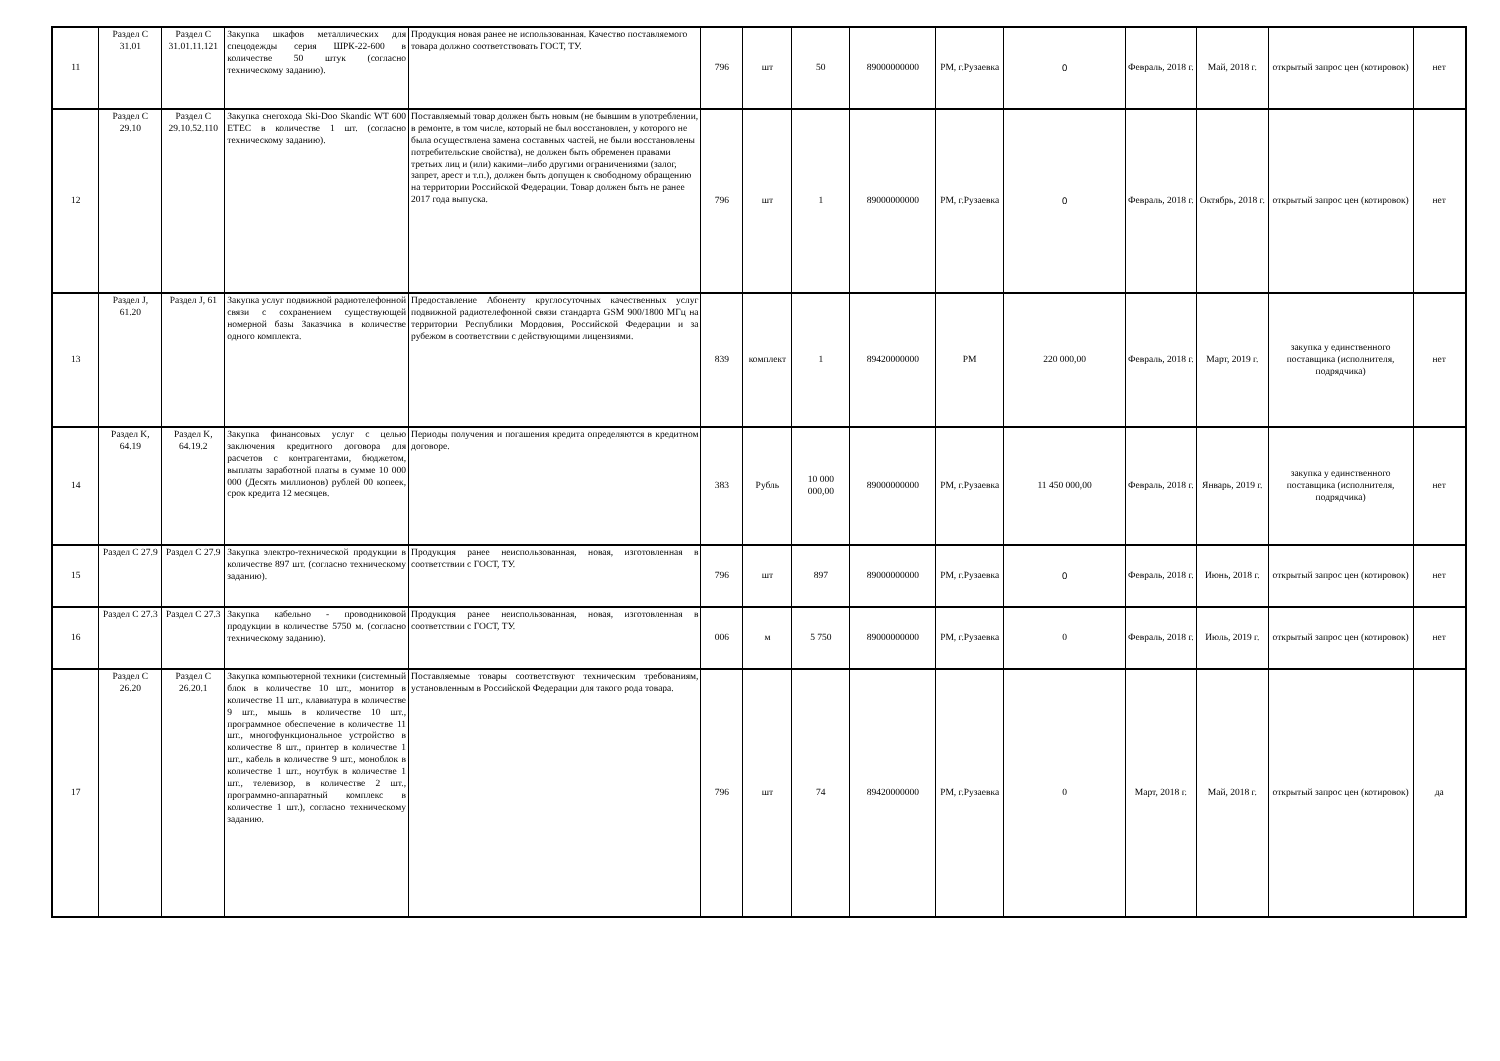| 11 | Раздел С 31.01 | Раздел С 31.01.11.121 | Закупка шкафов металлических для спецодежды серия ШРК-22-600 в количестве 50 штук (согласно техническому заданию). | Продукция новая ранее не использованная. Качество поставляемого товара должно соответствовать ГОСТ, ТУ. | 796 | шт | 50 | 89000000000 | РМ, г.Рузаевка | 0 | Февраль, 2018 г. | Май, 2018 г. | открытый запрос цен (котировок) | нет |
| 12 | Раздел С 29.10 | Раздел С 29.10.52.110 | Закупка снегохода Ski-Doo Skandic WT 600 ETEC в количестве 1 шт. (согласно техническому заданию). | Поставляемый товар должен быть новым (не бывшим в употреблении, в ремонте, в том числе, который не был восстановлен, у которого не была осуществлена замена составных частей, не были восстановлены потребительские свойства), не должен быть обременен правами третьих лиц и (или) какими–либо другими ограничениями (залог, запрет, арест и т.п.), должен быть допущен к свободному обращению на территории Российской Федерации. Товар должен быть не ранее 2017 года выпуска. | 796 | шт | 1 | 89000000000 | РМ, г.Рузаевка | 0 | Февраль, 2018 г. | Октябрь, 2018 г. | открытый запрос цен (котировок) | нет |
| 13 | Раздел J, 61.20 | Раздел J, 61 | Закупка услуг подвижной радиотелефонной связи с сохранением существующей номерной базы Заказчика в количестве одного комплекта. | Предоставление Абоненту круглосуточных качественных услуг подвижной радиотелефонной связи стандарта GSM 900/1800 МГц на территории Республики Мордовия, Российской Федерации и за рубежом в соответствии с действующими лицензиями. | 839 | комплект | 1 | 89420000000 | РМ | 220 000,00 | Февраль, 2018 г. | Март, 2019 г. | закупка у единственного поставщика (исполнителя, подрядчика) | нет |
| 14 | Раздел K, 64.19 | Раздел K, 64.19.2 | Закупка финансовых услуг с целью заключения кредитного договора для расчетов с контрагентами, бюджетом, выплаты заработной платы в сумме 10 000 000 (Десять миллионов) рублей 00 копеек, срок кредита 12 месяцев. | Периоды получения и погашения кредита определяются в кредитном договоре. | 383 | Рубль | 10 000 000,00 | 89000000000 | РМ, г.Рузаевка | 11 450 000,00 | Февраль, 2018 г. | Январь, 2019 г. | закупка у единственного поставщика (исполнителя, подрядчика) | нет |
| 15 | Раздел С 27.9 | Раздел С 27.9 | Закупка электро-технической продукции в количестве 897 шт. (согласно техническому заданию). | Продукция ранее неиспользованная, новая, изготовленная в соответствии с ГОСТ, ТУ. | 796 | шт | 897 | 89000000000 | РМ, г.Рузаевка | 0 | Февраль, 2018 г. | Июнь, 2018 г. | открытый запрос цен (котировок) | нет |
| 16 | Раздел С 27.3 | Раздел С 27.3 | Закупка кабельно - проводниковой продукции в количестве 5750 м. (согласно техническому заданию). | Продукция ранее неиспользованная, новая, изготовленная в соответствии с ГОСТ, ТУ. | 006 | м | 5 750 | 89000000000 | РМ, г.Рузаевка | 0 | Февраль, 2018 г. | Июль, 2019 г. | открытый запрос цен (котировок) | нет |
| 17 | Раздел С 26.20 | Раздел С 26.20.1 | Закупка компьютерной техники (системный блок в количестве 10 шт., монитор в количестве 11 шт., клавиатура в количестве 9 шт., мышь в количестве 10 шт., программное обеспечение в количестве 11 шт., многофункциональное устройство в количестве 8 шт., принтер в количестве 1 шт., кабель в количестве 9 шт., моноблок в количестве 1 шт., ноутбук в количестве 1 шт., телевизор, в количестве 2 шт., программно-аппаратный комплекс в количестве 1 шт.), согласно техническому заданию. | Поставляемые товары соответствуют техническим требованиям, установленным в Российской Федерации для такого рода товара. | 796 | шт | 74 | 89420000000 | РМ, г.Рузаевка | 0 | Март, 2018 г. | Май, 2018 г. | открытый запрос цен (котировок) | да |